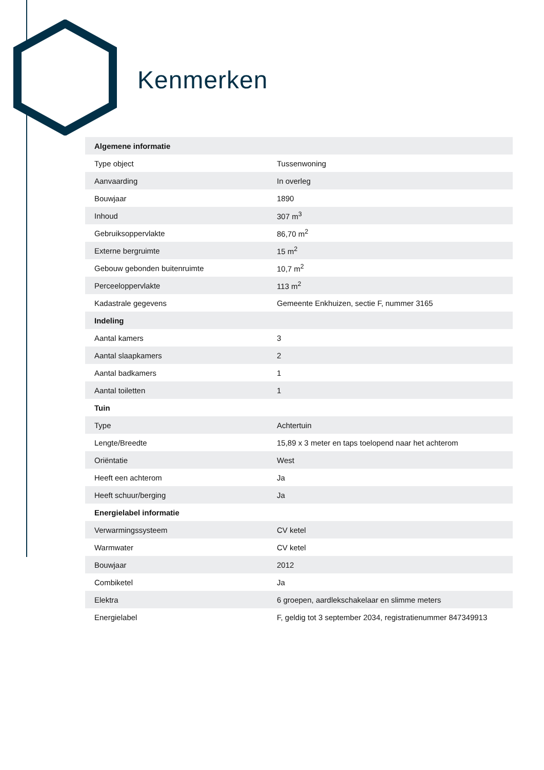Kenmerken
| Algemene informatie | |
| --- | --- |
| Type object | Tussenwoning |
| Aanvaarding | In overleg |
| Bouwjaar | 1890 |
| Inhoud | 307 m<sup>3</sup> |
| Gebruiksoppervlakte | 86,70 m<sup>2</sup> |
| Externe bergruimte | 15 m<sup>2</sup> |
| Gebouw gebonden buitenruimte | 10,7 m<sup>2</sup> |
| Perceeloppervlakte | 113 m<sup>2</sup> |
| Kadastrale gegevens | Gemeente Enkhuizen, sectie F, nummer 3165 |
| Indeling | |
| Aantal kamers | 3 |
| Aantal slaapkamers | 2 |
| Aantal badkamers | 1 |
| Aantal toiletten | 1 |
| Tuin | |
| Type | Achtertuin |
| Lengte/Breedte | 15,89 x 3 meter en taps toelopend naar het achterom |
| Oriëntatie | West |
| Heeft een achterom | Ja |
| Heeft schuur/berging | Ja |
| Energielabel informatie | |
| Verwarmingssysteem | CV ketel |
| Warmwater | CV ketel |
| Bouwjaar | 2012 |
| Combiketel | Ja |
| Elektra | 6 groepen, aardlekschakelaar en slimme meters |
| Energielabel | F, geldig tot 3 september 2034, registratienummer 847349913 |